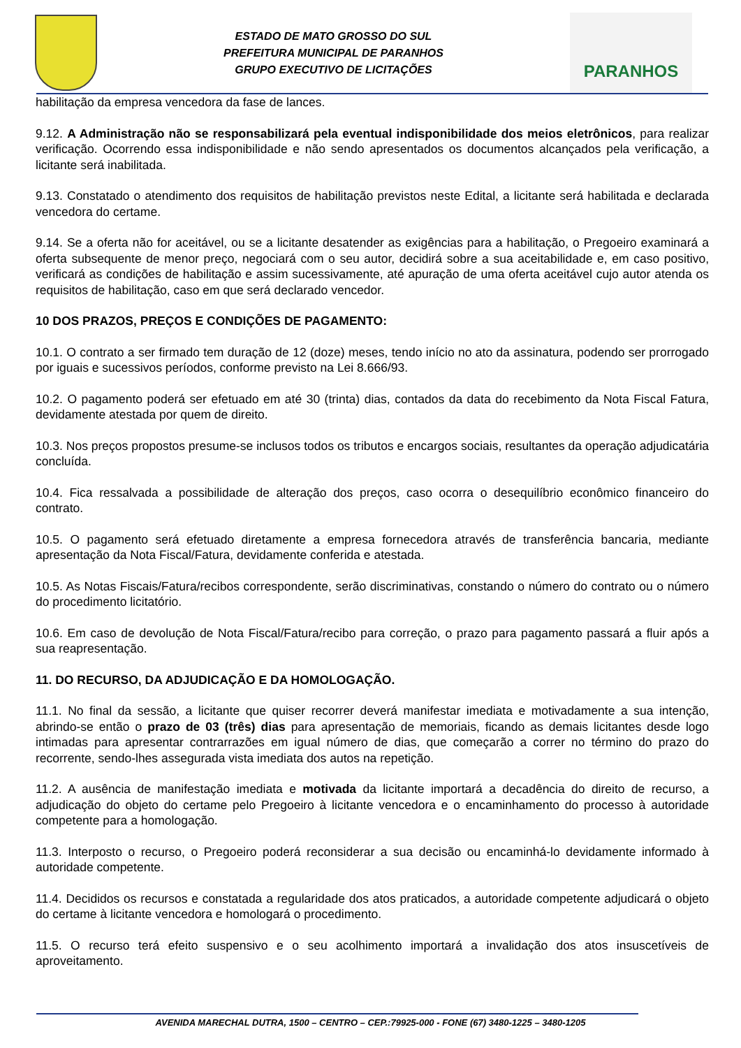ESTADO DE MATO GROSSO DO SUL
PREFEITURA MUNICIPAL DE PARANHOS
GRUPO EXECUTIVO DE LICITAÇÕES
PARANHOS
habilitação da empresa vencedora da fase de lances.
9.12. A Administração não se responsabilizará pela eventual indisponibilidade dos meios eletrônicos, para realizar verificação. Ocorrendo essa indisponibilidade e não sendo apresentados os documentos alcançados pela verificação, a licitante será inabilitada.
9.13. Constatado o atendimento dos requisitos de habilitação previstos neste Edital, a licitante será habilitada e declarada vencedora do certame.
9.14. Se a oferta não for aceitável, ou se a licitante desatender as exigências para a habilitação, o Pregoeiro examinará a oferta subsequente de menor preço, negociará com o seu autor, decidirá sobre a sua aceitabilidade e, em caso positivo, verificará as condições de habilitação e assim sucessivamente, até apuração de uma oferta aceitável cujo autor atenda os requisitos de habilitação, caso em que será declarado vencedor.
10 DOS PRAZOS, PREÇOS E CONDIÇÕES DE PAGAMENTO:
10.1. O contrato a ser firmado tem duração de 12 (doze) meses, tendo início no ato da assinatura, podendo ser prorrogado por iguais e sucessivos períodos, conforme previsto na Lei 8.666/93.
10.2. O pagamento poderá ser efetuado em até 30 (trinta) dias, contados da data do recebimento da Nota Fiscal Fatura, devidamente atestada por quem de direito.
10.3. Nos preços propostos presume-se inclusos todos os tributos e encargos sociais, resultantes da operação adjudicatária concluída.
10.4. Fica ressalvada a possibilidade de alteração dos preços, caso ocorra o desequilíbrio econômico financeiro do contrato.
10.5. O pagamento será efetuado diretamente a empresa fornecedora através de transferência bancaria, mediante apresentação da Nota Fiscal/Fatura, devidamente conferida e atestada.
10.5. As Notas Fiscais/Fatura/recibos correspondente, serão discriminativas, constando o número do contrato ou o número do procedimento licitatório.
10.6. Em caso de devolução de Nota Fiscal/Fatura/recibo para correção, o prazo para pagamento passará a fluir após a sua reapresentação.
11. DO RECURSO, DA ADJUDICAÇÃO E DA HOMOLOGAÇÃO.
11.1. No final da sessão, a licitante que quiser recorrer deverá manifestar imediata e motivadamente a sua intenção, abrindo-se então o prazo de 03 (três) dias para apresentação de memoriais, ficando as demais licitantes desde logo intimadas para apresentar contrarrazões em igual número de dias, que começarão a correr no término do prazo do recorrente, sendo-lhes assegurada vista imediata dos autos na repetição.
11.2. A ausência de manifestação imediata e motivada da licitante importará a decadência do direito de recurso, a adjudicação do objeto do certame pelo Pregoeiro à licitante vencedora e o encaminhamento do processo à autoridade competente para a homologação.
11.3. Interposto o recurso, o Pregoeiro poderá reconsiderar a sua decisão ou encaminhá-lo devidamente informado à autoridade competente.
11.4. Decididos os recursos e constatada a regularidade dos atos praticados, a autoridade competente adjudicará o objeto do certame à licitante vencedora e homologará o procedimento.
11.5. O recurso terá efeito suspensivo e o seu acolhimento importará a invalidação dos atos insuscetíveis de aproveitamento.
AVENIDA MARECHAL DUTRA, 1500 – CENTRO – CEP.:79925-000 - FONE (67) 3480-1225 – 3480-1205